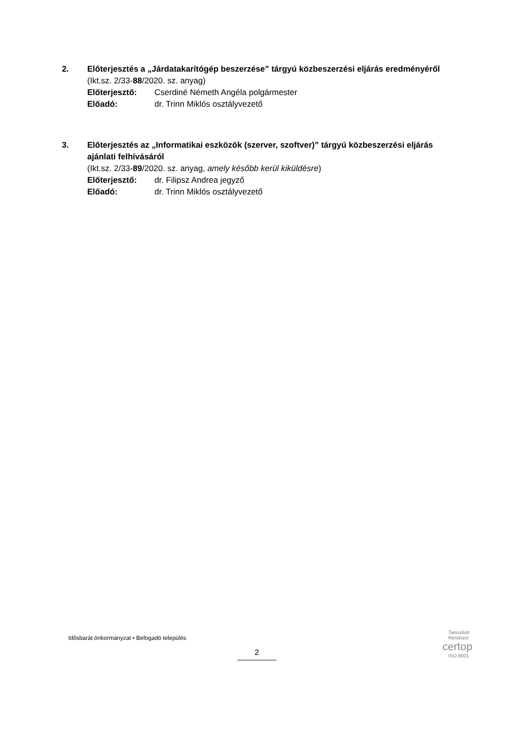2.
Előterjesztés a „Járdatakarítógép beszerzése” tárgyú közbeszerzési eljárás eredményéről
(Ikt.sz. 2/33-88/2020. sz. anyag)
Előterjesztő: Cserdiné Németh Angéla polgármester
Előadó: dr. Trinn Miklós osztályvezető
3.
Előterjesztés az „Informatikai eszközök (szerver, szoftver)” tárgyú közbeszerzési eljárás ajánlati felhívásáról
(Ikt.sz. 2/33-89/2020. sz. anyag, amely később kerül kiküldésre)
Előterjesztő: dr. Filipsz Andrea jegyző
Előadó: dr. Trinn Miklós osztályvezető
Idősbarát önkormányzat • Befogadó település
2
Tanúsított
Rendszer
certop
ISO 9001